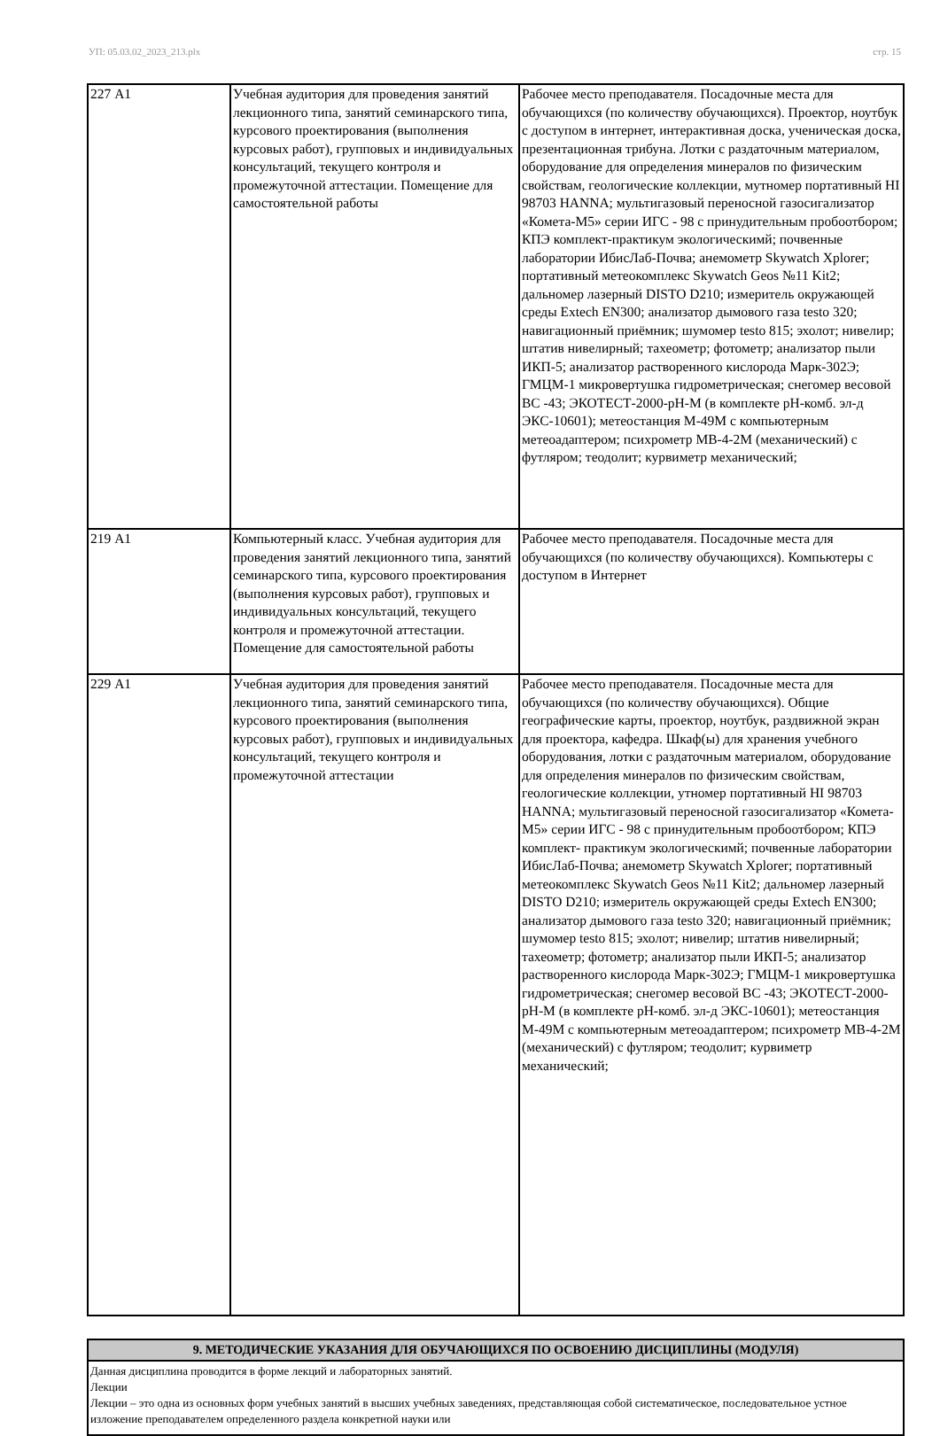УП: 05.03.02_2023_213.plx стр. 15
| 227 А1 | Учебная аудитория для проведения занятий лекционного типа, занятий семинарского типа, курсового проектирования (выполнения курсовых работ), групповых и индивидуальных консультаций, текущего контроля и промежуточной аттестации. Помещение для самостоятельной работы | Рабочее место преподавателя. Посадочные места для обучающихся (по количеству обучающихся). Проектор, ноутбук с доступом в интернет, интерактивная доска, ученическая доска, презентационная трибуна. Лотки с раздаточным материалом, оборудование для определения минералов по физическим свойствам, геологические коллекции, мутномер портативный HI 98703 HANNA; мультигазовый переносной газосигализатор «Комета-М5» серии ИГС - 98 с принудительным пробоотбором; КПЭ комплект-практикум экологическимй; почвенные лаборатории ИбисЛаб-Почва; анемометр Skywatch Xplorer; портативный метеокомплекс Skywatch Geos №11 Kit2; дальномер лазерный DISTO D210; измеритель окружающей среды Extech EN300; анализатор дымового газа testo 320; навигационный приёмник; шумомер testo 815; эхолот; нивелир; штатив нивелирный; тахеометр; фотометр; анализатор пыли ИКП-5; анализатор растворенного кислорода Марк-302Э; ГМЦМ-1 микровертушка гидрометрическая; снегомер весовой ВС -43; ЭКОТЕСТ-2000-pH-M (в комплекте pH-комб. эл-д ЭКС-10601); метеостанция М-49М с компьютерным метеоадаптером; психрометр МВ-4-2М (механический) с футляром; теодолит; курвиметр механический; |
| 219 А1 | Компьютерный класс. Учебная аудитория для проведения занятий лекционного типа, занятий семинарского типа, курсового проектирования (выполнения курсовых работ), групповых и индивидуальных консультаций, текущего контроля и промежуточной аттестации. Помещение для самостоятельной работы | Рабочее место преподавателя. Посадочные места для обучающихся (по количеству обучающихся). Компьютеры с доступом в Интернет |
| 229 А1 | Учебная аудитория для проведения занятий лекционного типа, занятий семинарского типа, курсового проектирования (выполнения курсовых работ), групповых и индивидуальных консультаций, текущего контроля и промежуточной аттестации | Рабочее место преподавателя. Посадочные места для обучающихся (по количеству обучающихся). Общие географические карты, проектор, ноутбук, раздвижной экран для проектора, кафедра. Шкаф(ы) для хранения учебного оборудования, лотки с раздаточным материалом, оборудование для определения минералов по физическим свойствам, геологические коллекции, утномер портативный HI 98703 HANNA; мультигазовый переносной газосигализатор «Комета-М5» серии ИГС - 98 с принудительным пробоотбором; КПЭ комплект- практикум экологическимй; почвенные лаборатории ИбисЛаб-Почва; анемометр Skywatch Xplorer; портативный метеокомплекс Skywatch Geos №11 Kit2; дальномер лазерный DISTO D210; измеритель окружающей среды Extech EN300; анализатор дымового газа testo 320; навигационный приёмник; шумомер testo 815; эхолот; нивелир; штатив нивелирный; тахеометр; фотометр; анализатор пыли ИКП-5; анализатор растворенного кислорода Марк-302Э; ГМЦМ-1 микровертушка гидрометрическая; снегомер весовой ВС -43; ЭКОТЕСТ-2000-pH-M (в комплекте pH-комб. эл-д ЭКС-10601); метеостанция М-49М с компьютерным метеоадаптером; психрометр МВ-4-2М (механический) с футляром; теодолит; курвиметр механический; |
| 9. МЕТОДИЧЕСКИЕ УКАЗАНИЯ ДЛЯ ОБУЧАЮЩИХСЯ ПО ОСВОЕНИЮ ДИСЦИПЛИНЫ (МОДУЛЯ) |
| --- |
| Данная дисциплина проводится в форме лекций и лабораторных занятий. Лекции Лекции – это одна из основных форм учебных занятий в высших учебных заведениях, представляющая собой систематическое, последовательное устное изложение преподавателем определенного раздела конкретной науки или |